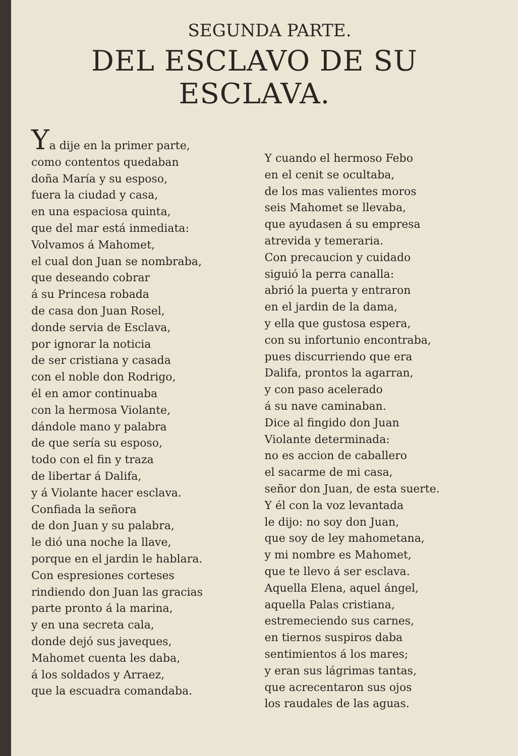SEGUNDA PARTE.
DEL ESCLAVO DE SU ESCLAVA.
Ya dije en la primer parte,
como contentos quedaban
doña María y su esposo,
fuera la ciudad y casa,
en una espaciosa quinta,
que del mar está inmediata:
Volvamos á Mahomet,
el cual don Juan se nombraba,
que deseando cobrar
á su Princesa robada
de casa don Juan Rosel,
donde servia de Esclava,
por ignorar la noticia
de ser cristiana y casada
con el noble don Rodrigo,
él en amor continuaba
con la hermosa Violante,
dándole mano y palabra
de que sería su esposo,
todo con el fin y traza
de libertar á Dalifa,
y á Violante hacer esclava.
Confiada la señora
de don Juan y su palabra,
le dió una noche la llave,
porque en el jardin le hablara.
Con espresiones corteses
rindiendo don Juan las gracias
parte pronto á la marina,
y en una secreta cala,
donde dejó sus javeques,
Mahomet cuenta les daba,
á los soldados y Arraez,
que la escuadra comandaba.
Y cuando el hermoso Febo
en el cenit se ocultaba,
de los mas valientes moros
seis Mahomet se llevaba,
que ayudasen á su empresa
atrevida y temeraria.
Con precaucion y cuidado
siguió la perra canalla:
abrió la puerta y entraron
en el jardin de la dama,
y ella que gustosa espera,
con su infortunio encontraba,
pues discurriendo que era
Dalifa, prontos la agarran,
y con paso acelerado
á su nave caminaban.
Dice al fingido don Juan
Violante determinada:
no es accion de caballero
el sacarme de mi casa,
señor don Juan, de esta suerte.
Y él con la voz levantada
le dijo: no soy don Juan,
que soy de ley mahometana,
y mi nombre es Mahomet,
que te llevo á ser esclava.
Aquella Elena, aquel ángel,
aquella Palas cristiana,
estremeciendo sus carnes,
en tiernos suspiros daba
sentimientos á los mares;
y eran sus lágrimas tantas,
que acrecentaron sus ojos
los raudales de las aguas.